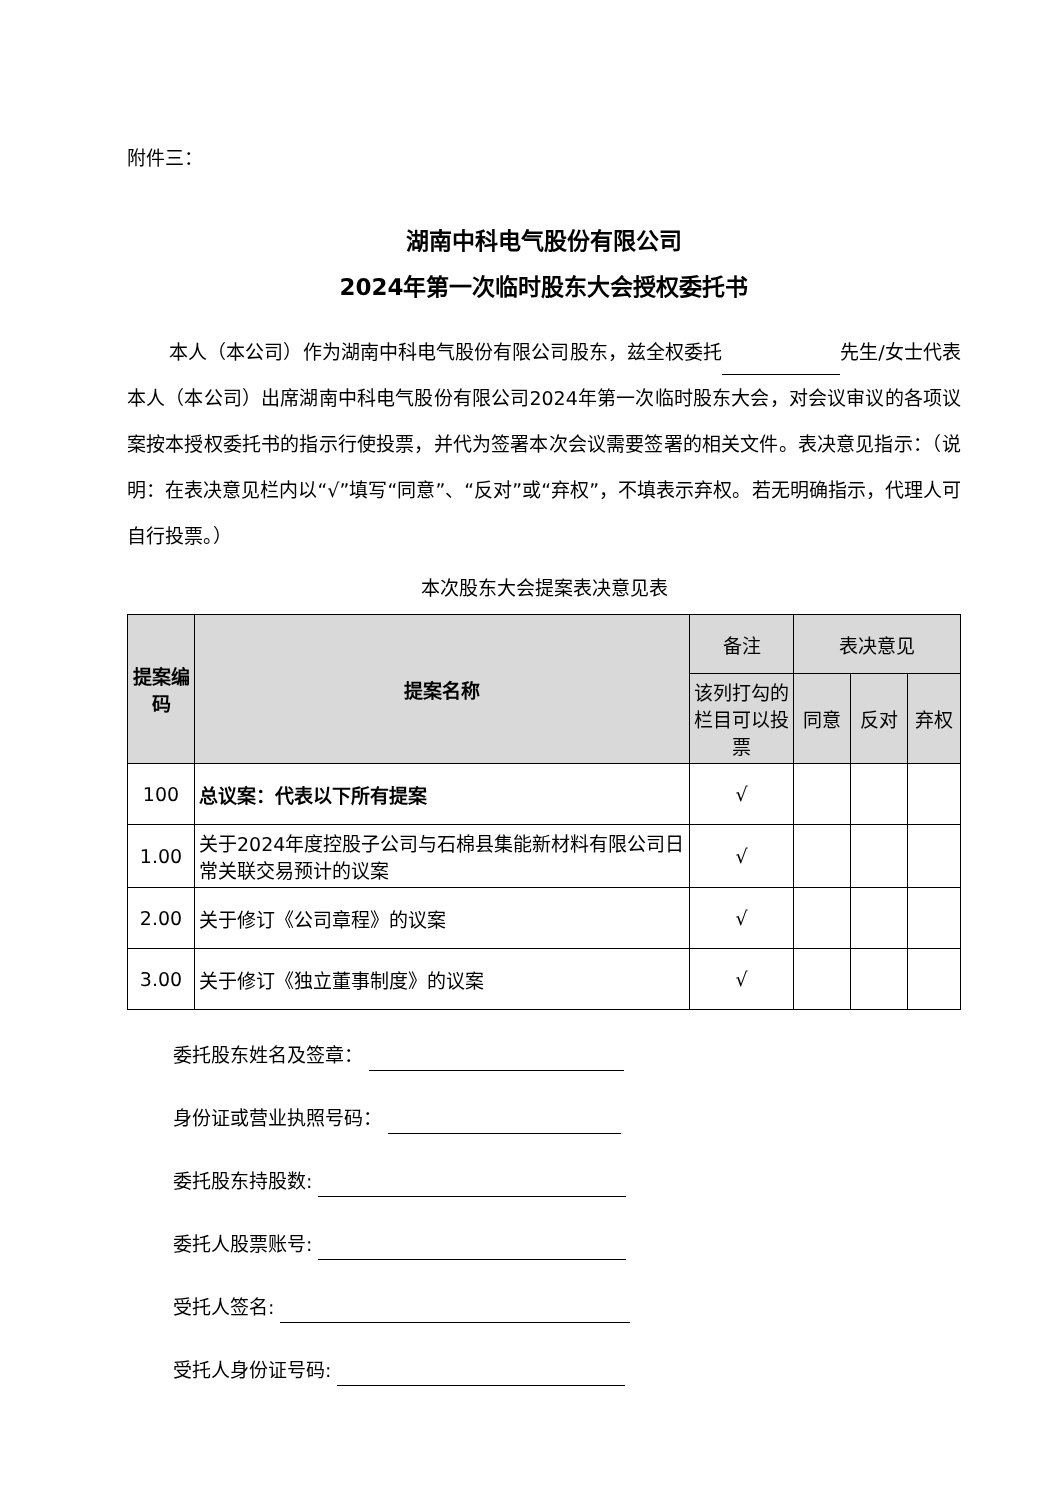附件三：
湖南中科电气股份有限公司
2024年第一次临时股东大会授权委托书
本人（本公司）作为湖南中科电气股份有限公司股东，兹全权委托 先生/女士代表本人（本公司）出席湖南中科电气股份有限公司2024年第一次临时股东大会，对会议审议的各项议案按本授权委托书的指示行使投票，并代为签署本次会议需要签署的相关文件。表决意见指示：（说明：在表决意见栏内以“√”填写“同意”、“反对”或“弃权”，不填表示弃权。若无明确指示，代理人可自行投票。）
本次股东大会提案表决意见表
| 提案编码 | 提案名称 | 备注 | 表决意见 | | |
| --- | --- | --- | --- | --- | --- |
| | | 该列打勾的栏目可以投票 | 同意 | 反对 | 弃权 |
| 100 | 总议案：代表以下所有提案 | √ | | | |
| 1.00 | 关于2024年度控股子公司与石棉县集能新材料有限公司日常关联交易预计的议案 | √ | | | |
| 2.00 | 关于修订《公司章程》的议案 | √ | | | |
| 3.00 | 关于修订《独立董事制度》的议案 | √ | | | |
委托股东姓名及签章：
身份证或营业执照号码：
委托股东持股数:
委托人股票账号:
受托人签名:
受托人身份证号码: